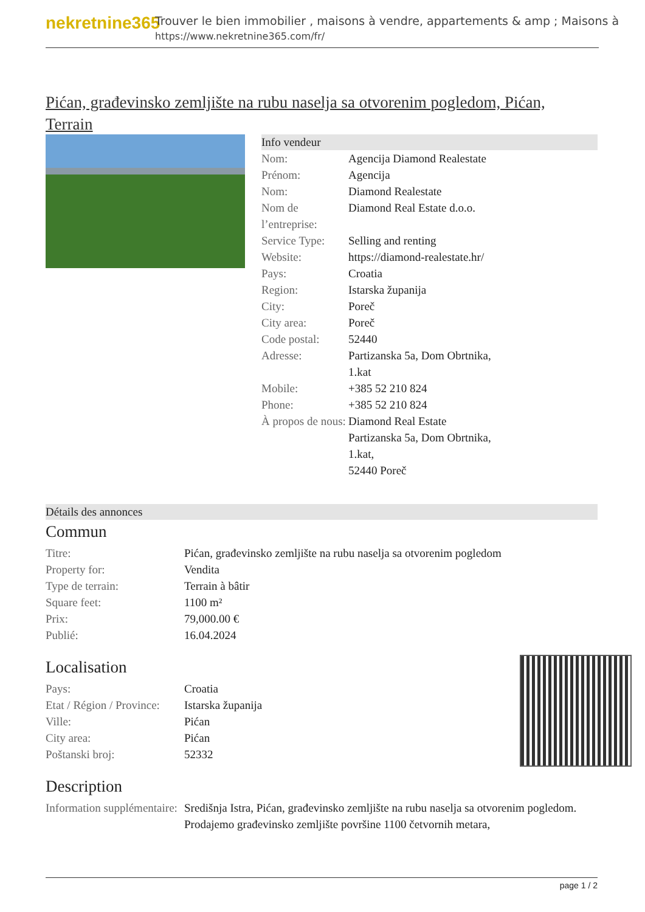nekretnine365
Trouver le bien immobilier , maisons à vendre, appartements & amp ; Maisons à
https://www.nekretnine365.com/fr/
Pićan, građevinsko zemljište na rubu naselja sa otvorenim pogledom, Pićan, Terrain
Info vendeur
| Nom: | Agencija Diamond Realestate |
| Prénom: | Agencija |
| Nom: | Diamond Realestate |
| Nom de l’entreprise: | Diamond Real Estate d.o.o. |
| Service Type: | Selling and renting |
| Website: | https://diamond-realestate.hr/ |
| Pays: | Croatia |
| Region: | Istarska županija |
| City: | Poreč |
| City area: | Poreč |
| Code postal: | 52440 |
| Adresse: | Partizanska 5a, Dom Obrtnika, 1.kat |
| Mobile: | +385 52 210 824 |
| Phone: | +385 52 210 824 |
| À propos de nous: | Diamond Real Estate Partizanska 5a, Dom Obrtnika, 1.kat, 52440 Poreč |
Détails des annonces
Commun
| Titre: | Pićan, građevinsko zemljište na rubu naselja sa otvorenim pogledom |
| Property for: | Vendita |
| Type de terrain: | Terrain à bâtir |
| Square feet: | 1100 m² |
| Prix: | 79,000.00 € |
| Publié: | 16.04.2024 |
Localisation
| Pays: | Croatia |
| Etat / Région / Province: | Istarska županija |
| Ville: | Pićan |
| City area: | Pićan |
| Poštanski broj: | 52332 |
Description
| Information supplémentaire: | Središnja Istra, Pićan, građevinsko zemljište na rubu naselja sa otvorenim pogledom. Prodajemo građevinsko zemljište površine 1100 četvornih metara, |
page 1 / 2